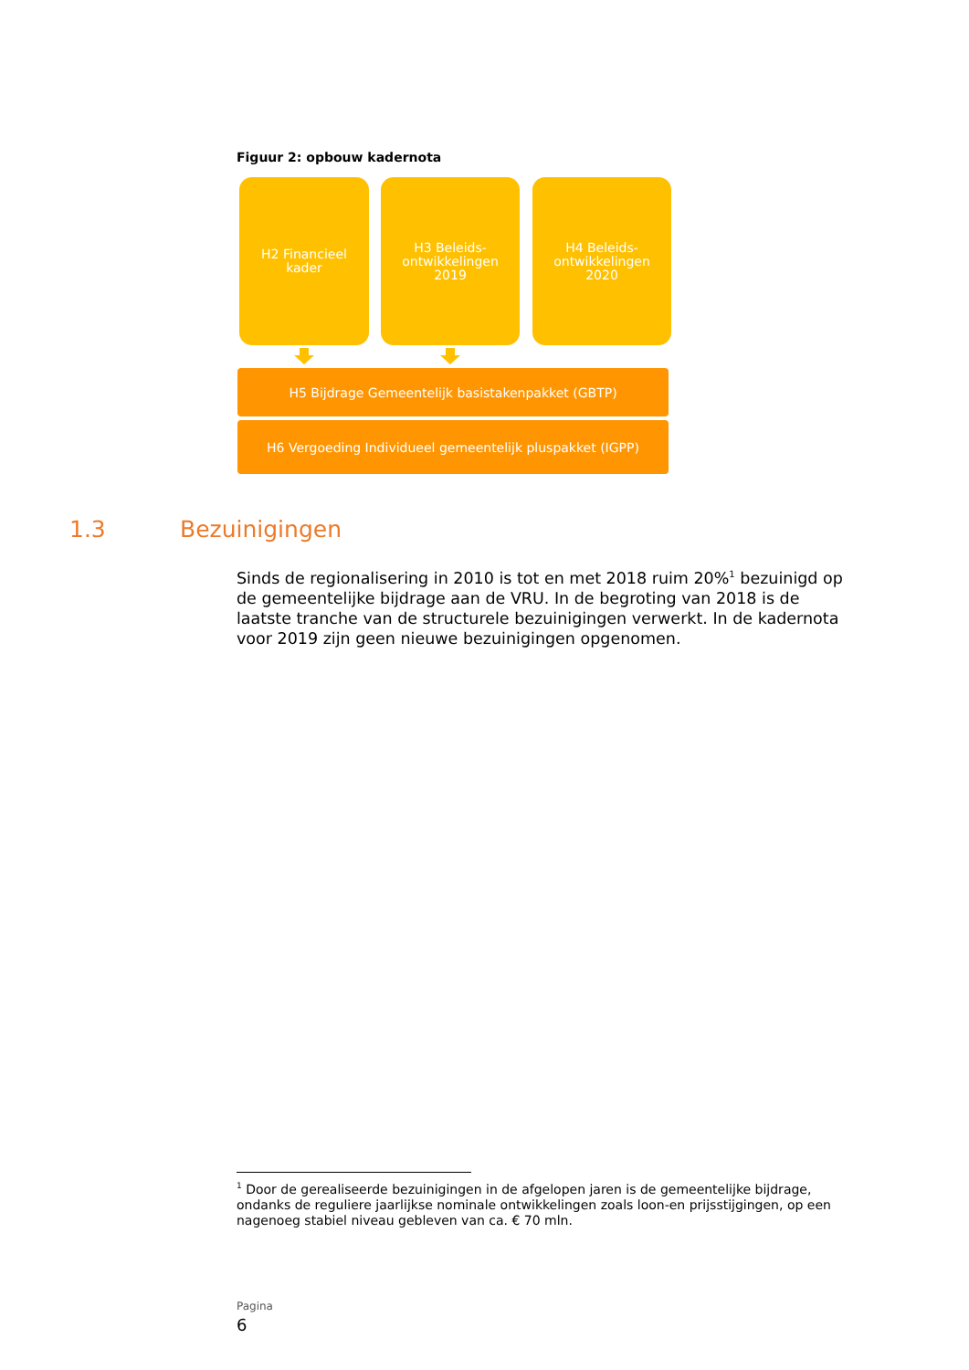Figuur 2: opbouw kadernota
H2 Financieel
kader
H3 Beleids-
ontwikkelingen
2019
H4 Beleids-
ontwikkelingen
2020
H5 Bijdrage Gemeentelijk basistakenpakket (GBTP)
H6 Vergoeding Individueel gemeentelijk pluspakket (IGPP)
1.3 Bezuinigingen
Sinds de regionalisering in 2010 is tot en met 2018 ruim 20%<sup>1</sup> bezuinigd op de gemeentelijke bijdrage aan de VRU. In de begroting van 2018 is de laatste tranche van de structurele bezuinigingen verwerkt. In de kadernota voor 2019 zijn geen nieuwe bezuinigingen opgenomen.
<sup>1</sup> Door de gerealiseerde bezuinigingen in de afgelopen jaren is de gemeentelijke bijdrage, ondanks de reguliere jaarlijkse nominale ontwikkelingen zoals loon-en prijsstijgingen, op een nagenoeg stabiel niveau gebleven van ca. € 70 mln.
Pagina
6